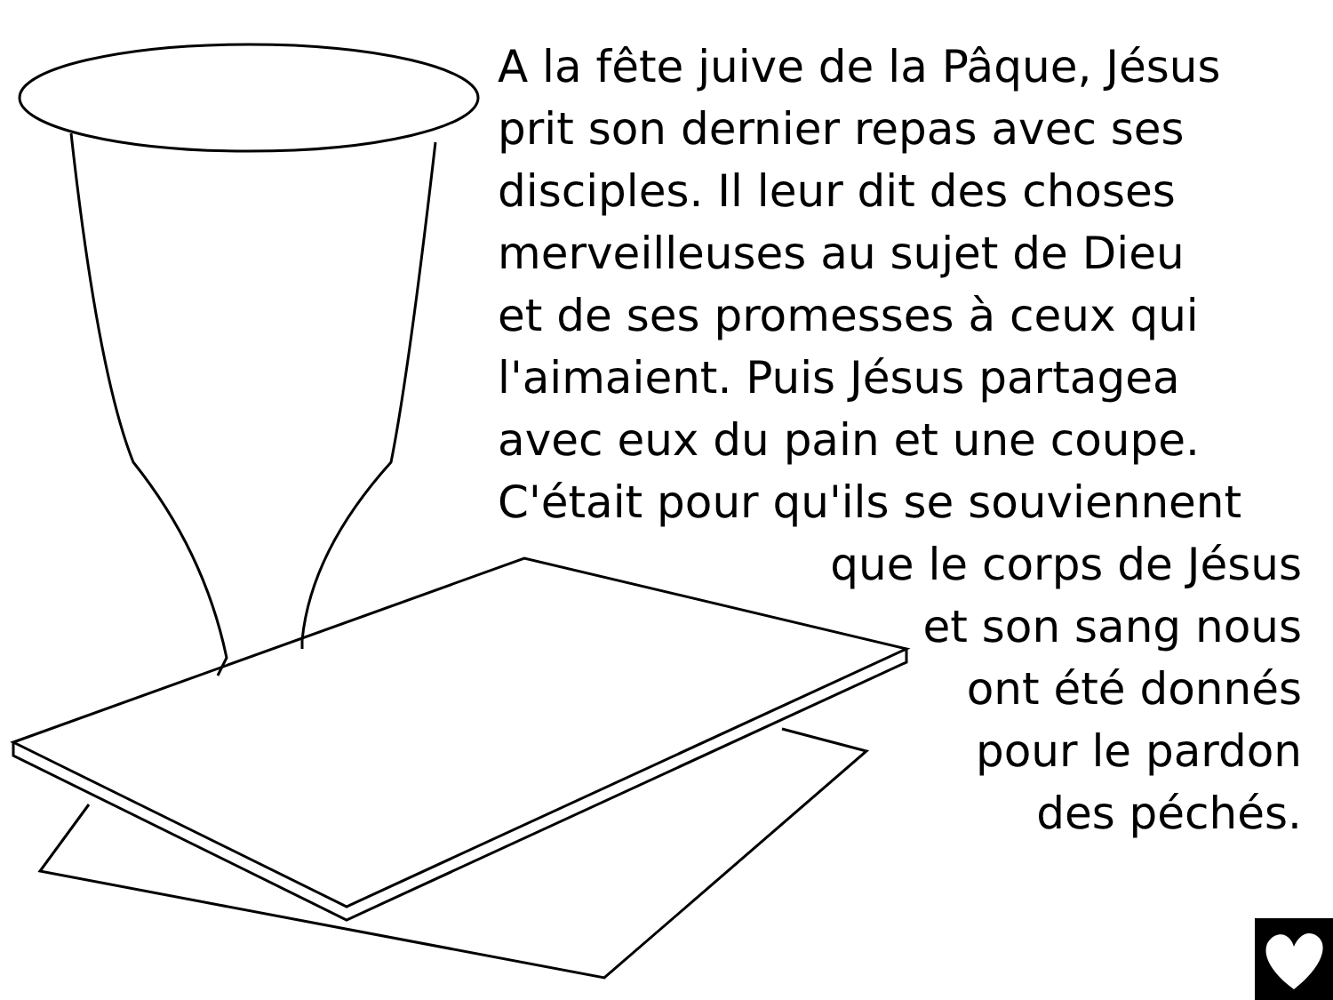A la fête juive de la Pâque, Jésus
prit son dernier repas avec ses
disciples. Il leur dit des choses
merveilleuses au sujet de Dieu
et de ses promesses à ceux qui
l'aimaient. Puis Jésus partagea
avec eux du pain et une coupe.
C'était pour qu'ils se souviennent
que le corps de Jésus
et son sang nous
ont été donnés
pour le pardon
des péchés.